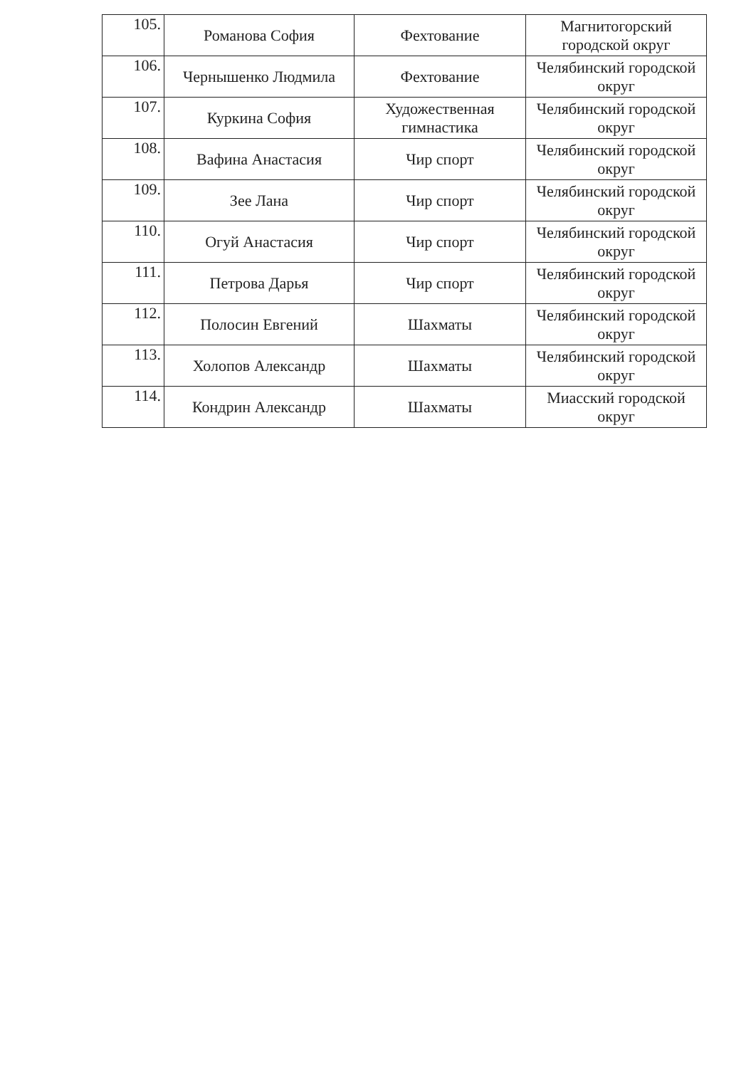| 105. | Романова София | Фехтование | Магнитогорский городской округ |
| 106. | Чернышенко Людмила | Фехтование | Челябинский городской округ |
| 107. | Куркина София | Художественная гимнастика | Челябинский городской округ |
| 108. | Вафина Анастасия | Чир спорт | Челябинский городской округ |
| 109. | Зее Лана | Чир спорт | Челябинский городской округ |
| 110. | Огуй Анастасия | Чир спорт | Челябинский городской округ |
| 111. | Петрова Дарья | Чир спорт | Челябинский городской округ |
| 112. | Полосин Евгений | Шахматы | Челябинский городской округ |
| 113. | Холопов Александр | Шахматы | Челябинский городской округ |
| 114. | Кондрин Александр | Шахматы | Миасский городской округ |